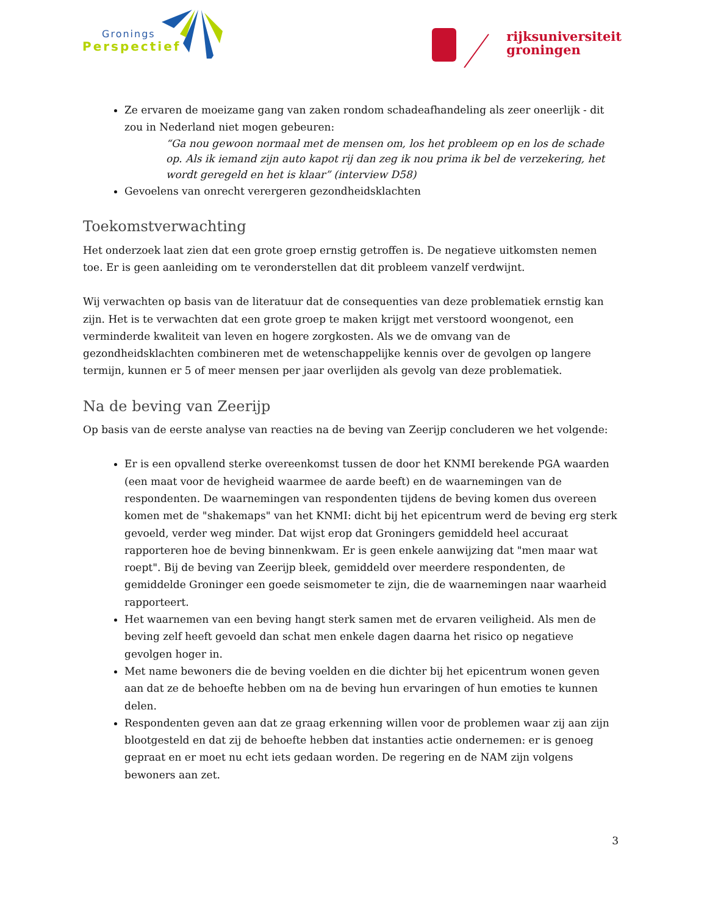Gronings
Perspectief
rijksuniversiteit
groningen
Ze ervaren de moeizame gang van zaken rondom schadeafhandeling als zeer oneerlijk - dit zou in Nederland niet mogen gebeuren:
“Ga nou gewoon normaal met de mensen om, los het probleem op en los de schade op. Als ik iemand zijn auto kapot rij dan zeg ik nou prima ik bel de verzekering, het wordt geregeld en het is klaar” (interview D58)
Gevoelens van onrecht verergeren gezondheidsklachten
Toekomstverwachting
Het onderzoek laat zien dat een grote groep ernstig getroffen is. De negatieve uitkomsten nemen toe. Er is geen aanleiding om te veronderstellen dat dit probleem vanzelf verdwijnt.
Wij verwachten op basis van de literatuur dat de consequenties van deze problematiek ernstig kan zijn. Het is te verwachten dat een grote groep te maken krijgt met verstoord woongenot, een verminderde kwaliteit van leven en hogere zorgkosten. Als we de omvang van de gezondheidsklachten combineren met de wetenschappelijke kennis over de gevolgen op langere termijn, kunnen er 5 of meer mensen per jaar overlijden als gevolg van deze problematiek.
Na de beving van Zeerijp
Op basis van de eerste analyse van reacties na de beving van Zeerijp concluderen we het volgende:
Er is een opvallend sterke overeenkomst tussen de door het KNMI berekende PGA waarden (een maat voor de hevigheid waarmee de aarde beeft) en de waarnemingen van de respondenten. De waarnemingen van respondenten tijdens de beving komen dus overeen komen met de "shakemaps" van het KNMI: dicht bij het epicentrum werd de beving erg sterk gevoeld, verder weg minder. Dat wijst erop dat Groningers gemiddeld heel accuraat rapporteren hoe de beving binnenkwam. Er is geen enkele aanwijzing dat "men maar wat roept". Bij de beving van Zeerijp bleek, gemiddeld over meerdere respondenten, de gemiddelde Groninger een goede seismometer te zijn, die de waarnemingen naar waarheid rapporteert.
Het waarnemen van een beving hangt sterk samen met de ervaren veiligheid. Als men de beving zelf heeft gevoeld dan schat men enkele dagen daarna het risico op negatieve gevolgen hoger in.
Met name bewoners die de beving voelden en die dichter bij het epicentrum wonen geven aan dat ze de behoefte hebben om na de beving hun ervaringen of hun emoties te kunnen delen.
Respondenten geven aan dat ze graag erkenning willen voor de problemen waar zij aan zijn blootgesteld en dat zij de behoefte hebben dat instanties actie ondernemen: er is genoeg gepraat en er moet nu echt iets gedaan worden. De regering en de NAM zijn volgens bewoners aan zet.
3